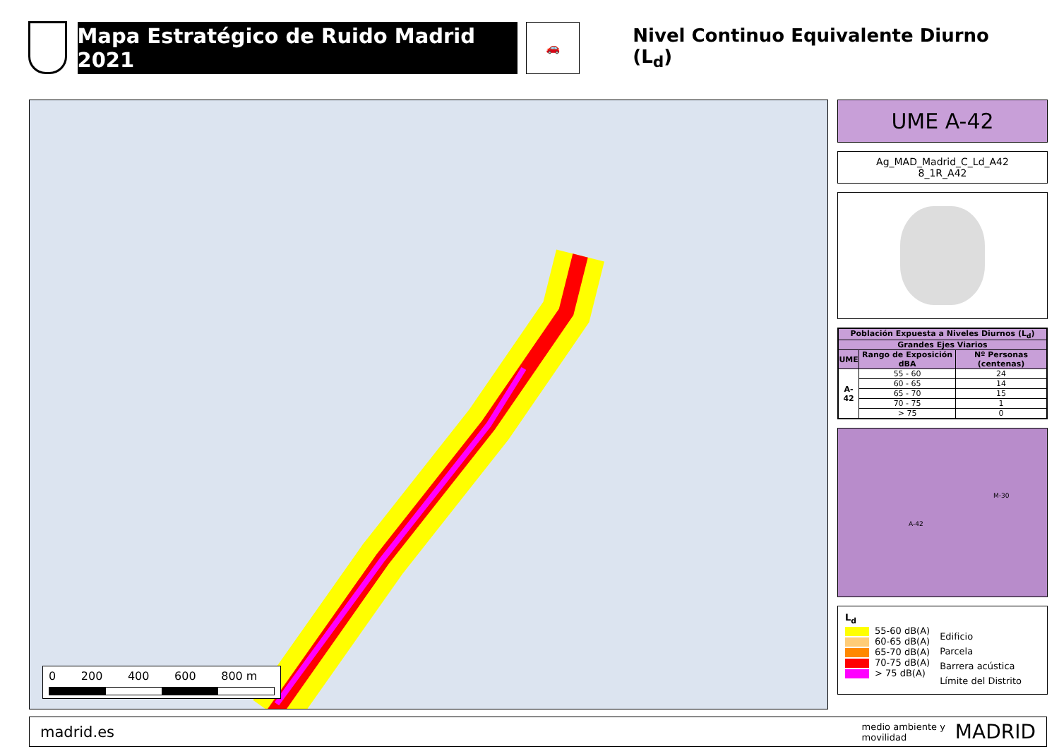Mapa Estratégico de Ruido Madrid 2021
🚗
Nivel Continuo Equivalente Diurno (L<sub>d</sub>)
0 200 400 600 800 m
UME A-42
Ag_MAD_Madrid_C_Ld_A42
8_1R_A42
| Población Expuesta a Niveles Diurnos (L<sub>d</sub>) | | |
| --- | --- | --- |
| Grandes Ejes Viarios | | |
| UME | Rango de Exposición dBA | Nº Personas (centenas) |
| A-42 | 55 - 60 | 24 |
| | 60 - 65 | 14 |
| | 65 - 70 | 15 |
| | 70 - 75 | 1 |
| | > 75 | 0 |
A-42
M-30
L<sub>d</sub>
55-60 dB(A)
60-65 dB(A)
65-70 dB(A)
70-75 dB(A)
> 75 dB(A)
Edificio
Parcela
Barrera acústica
Límite del Distrito
madrid.es medio ambiente y
movilidad MADRID